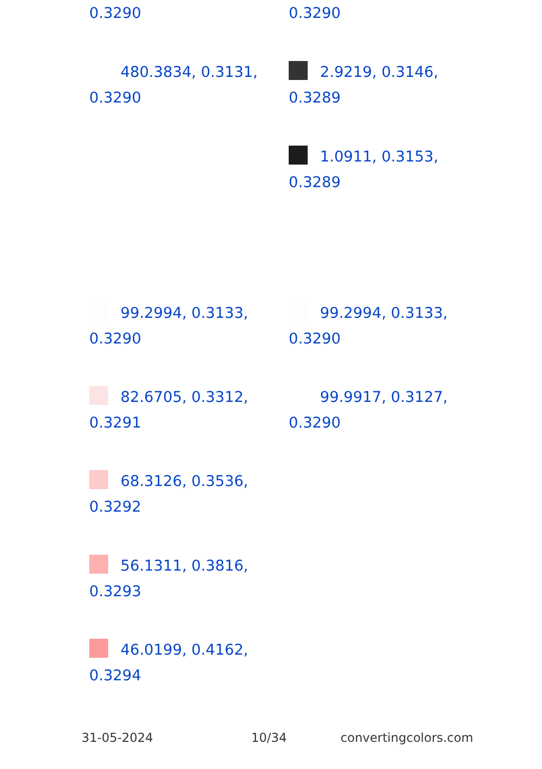0.3290 0.3290
480.3834, 0.3131, 0.3290
2.9219, 0.3146, 0.3289
1.0911, 0.3153, 0.3289
99.2994, 0.3133, 0.3290
99.2994, 0.3133, 0.3290
82.6705, 0.3312, 0.3291
99.9917, 0.3127, 0.3290
68.3126, 0.3536, 0.3292
56.1311, 0.3816, 0.3293
46.0199, 0.4162, 0.3294
31-05-2024 10/34 convertingcolors.com